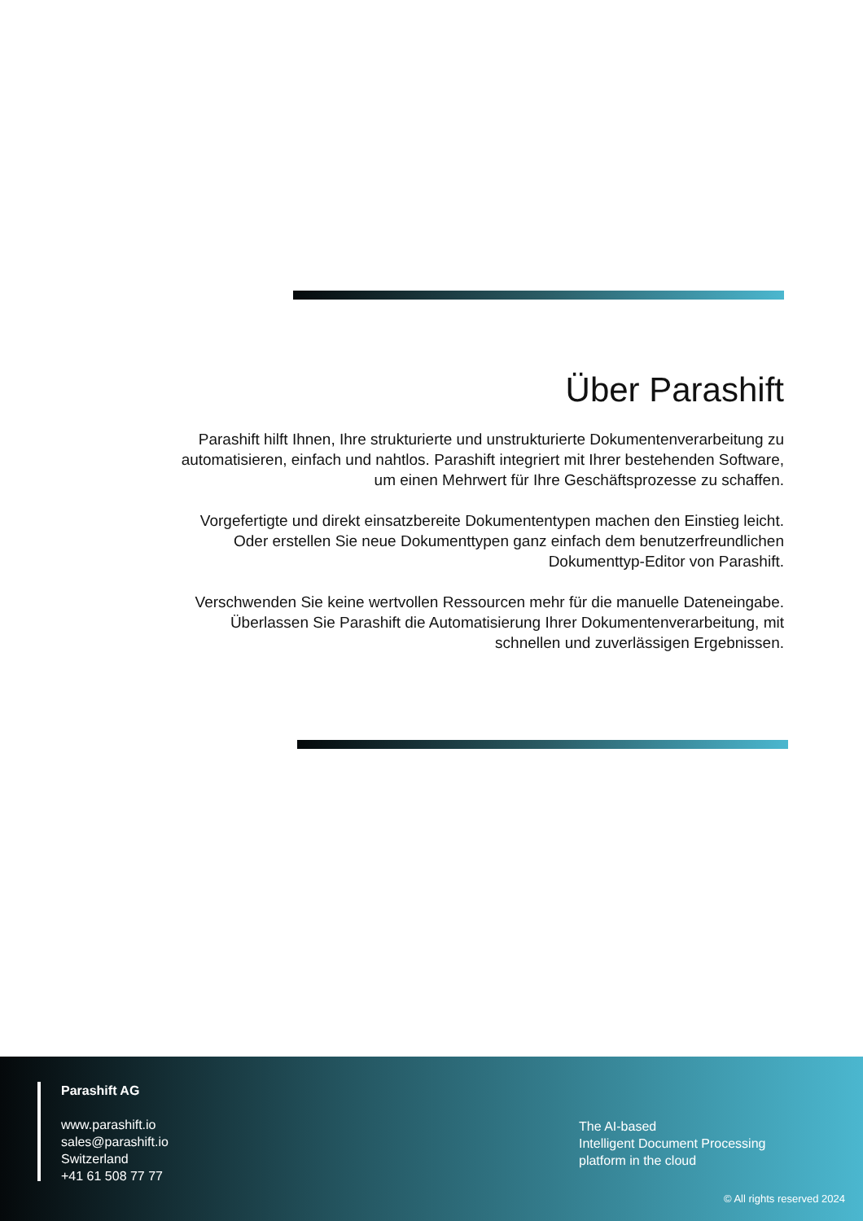Über Parashift
Parashift hilft Ihnen, Ihre strukturierte und unstrukturierte Dokumentenverarbeitung zu automatisieren, einfach und nahtlos. Parashift integriert mit Ihrer bestehenden Software, um einen Mehrwert für Ihre Geschäftsprozesse zu schaffen.
Vorgefertigte und direkt einsatzbereite Dokumententypen machen den Einstieg leicht. Oder erstellen Sie neue Dokumenttypen ganz einfach dem benutzerfreundlichen Dokumenttyp-Editor von Parashift.
Verschwenden Sie keine wertvollen Ressourcen mehr für die manuelle Dateneingabe. Überlassen Sie Parashift die Automatisierung Ihrer Dokumentenverarbeitung, mit schnellen und zuverlässigen Ergebnissen.
Parashift AG
www.parashift.io
sales@parashift.io
Switzerland
+41 61 508 77 77
The AI-based
Intelligent Document Processing
platform in the cloud
© All rights reserved 2024